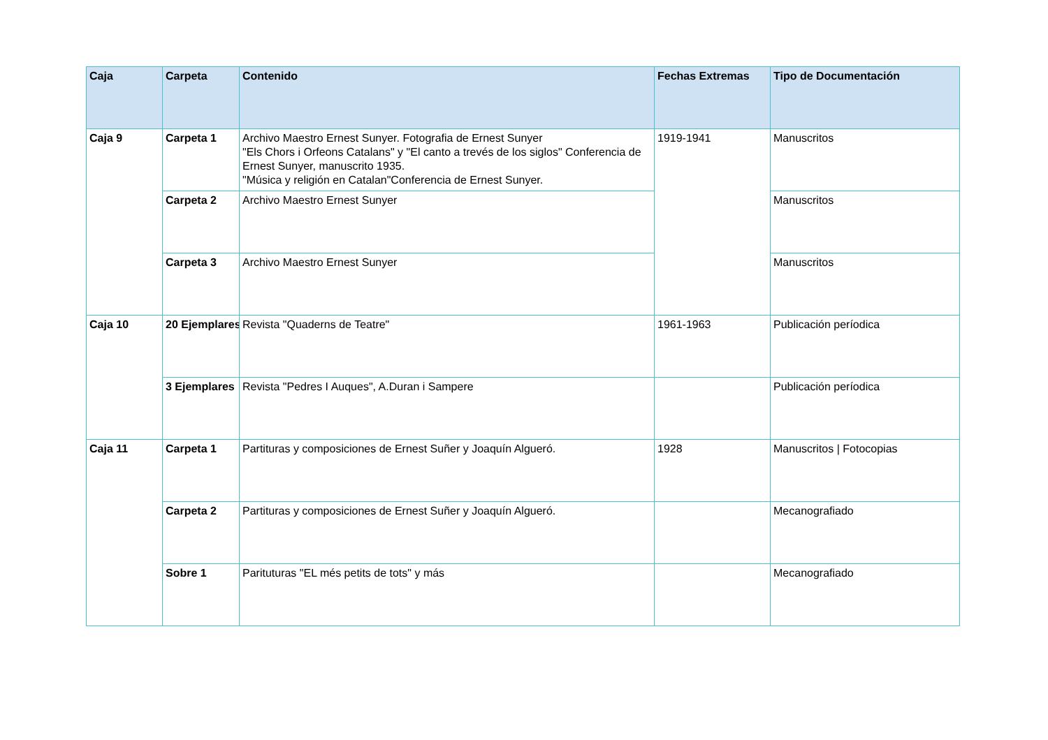| Caja | Carpeta | Contenido | Fechas Extremas | Tipo de Documentación |
| --- | --- | --- | --- | --- |
| Caja 9 | Carpeta 1 | Archivo Maestro Ernest Sunyer. Fotografia de Ernest Sunyer "Els Chors i Orfeons Catalans" y "El canto a trevés de los siglos" Conferencia de Ernest Sunyer, manuscrito 1935. "Música y religión en Catalan"Conferencia de Ernest Sunyer. | 1919-1941 | Manuscritos |
| | Carpeta 2 | Archivo Maestro Ernest Sunyer | | Manuscritos |
| | Carpeta 3 | Archivo Maestro Ernest Sunyer | | Manuscritos |
| Caja 10 | 20 Ejemplares | Revista "Quaderns de Teatre" | 1961-1963 | Publicación períodica |
| | 3 Ejemplares | Revista "Pedres I Auques", A.Duran i Sampere | | Publicación períodica |
| Caja 11 | Carpeta 1 | Partituras y composiciones de Ernest Suñer y Joaquín Algueró. | 1928 | Manuscritos / Fotocopias |
| | Carpeta 2 | Partituras y composiciones de Ernest Suñer y Joaquín Algueró. | | Mecanografiado |
| | Sobre 1 | Parituturas "EL més petits de tots" y más | | Mecanografiado |